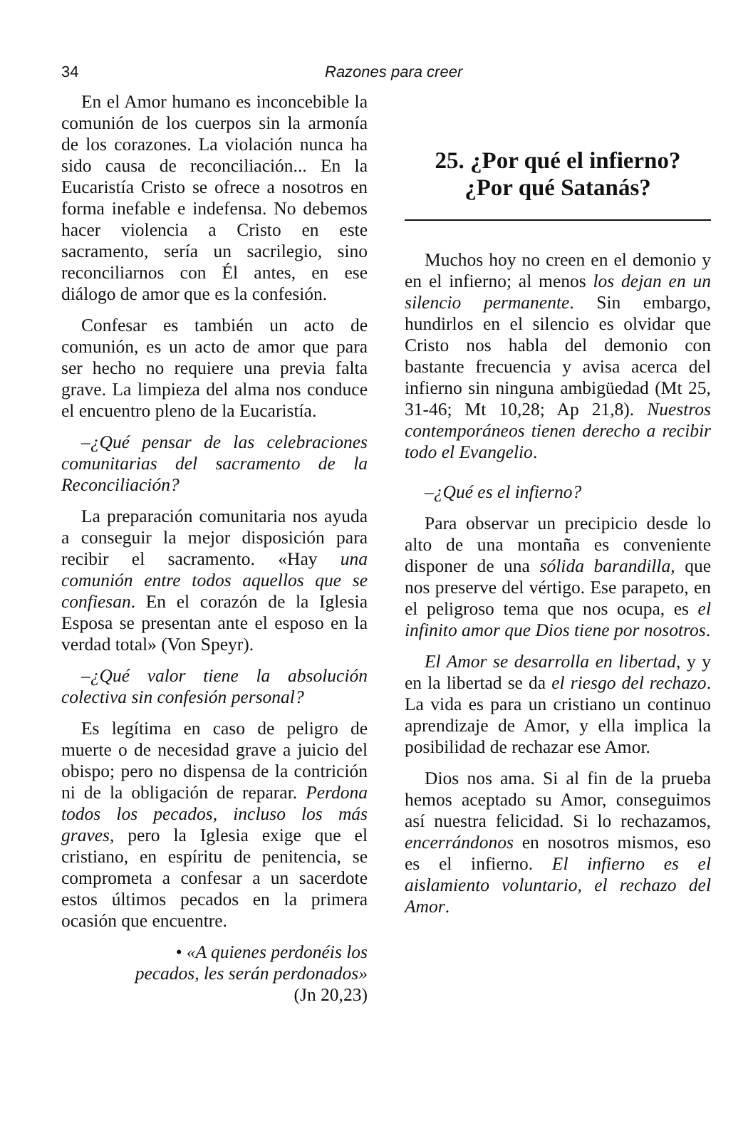34 Razones para creer
En el Amor humano es inconcebible la comunión de los cuerpos sin la armonía de los corazones. La violación nunca ha sido causa de reconciliación... En la Eucaristía Cristo se ofrece a nosotros en forma inefable e indefensa. No debemos hacer violencia a Cristo en este sacramento, sería un sacrilegio, sino reconciliarnos con Él antes, en ese diálogo de amor que es la confesión.
Confesar es también un acto de comunión, es un acto de amor que para ser hecho no requiere una previa falta grave. La limpieza del alma nos conduce el encuentro pleno de la Eucaristía.
–¿Qué pensar de las celebraciones comunitarias del sacramento de la Reconciliación?
La preparación comunitaria nos ayuda a conseguir la mejor disposición para recibir el sacramento. «Hay una comunión entre todos aquellos que se confiesan. En el corazón de la Iglesia Esposa se presentan ante el esposo en la verdad total» (Von Speyr).
–¿Qué valor tiene la absolución colectiva sin confesión personal?
Es legítima en caso de peligro de muerte o de necesidad grave a juicio del obispo; pero no dispensa de la contrición ni de la obligación de reparar. Perdona todos los pecados, incluso los más graves, pero la Iglesia exige que el cristiano, en espíritu de penitencia, se comprometa a confesar a un sacerdote estos últimos pecados en la primera ocasión que encuentre.
• «A quienes perdonéis los
pecados, les serán perdonados»
(Jn 20,23)
25. ¿Por qué el infierno?
¿Por qué Satanás?
Muchos hoy no creen en el demonio y en el infierno; al menos los dejan en un silencio permanente. Sin embargo, hundirlos en el silencio es olvidar que Cristo nos habla del demonio con bastante frecuencia y avisa acerca del infierno sin ninguna ambigüedad (Mt 25, 31-46; Mt 10,28; Ap 21,8). Nuestros contemporáneos tienen derecho a recibir todo el Evangelio.
–¿Qué es el infierno?
Para observar un precipicio desde lo alto de una montaña es conveniente disponer de una sólida barandilla, que nos preserve del vértigo. Ese parapeto, en el peligroso tema que nos ocupa, es el infinito amor que Dios tiene por nosotros.
El Amor se desarrolla en libertad, y y en la libertad se da el riesgo del rechazo. La vida es para un cristiano un continuo aprendizaje de Amor, y ella implica la posibilidad de rechazar ese Amor.
Dios nos ama. Si al fin de la prueba hemos aceptado su Amor, conseguimos así nuestra felicidad. Si lo rechazamos, encerrándonos en nosotros mismos, eso es el infierno. El infierno es el aislamiento voluntario, el rechazo del Amor.